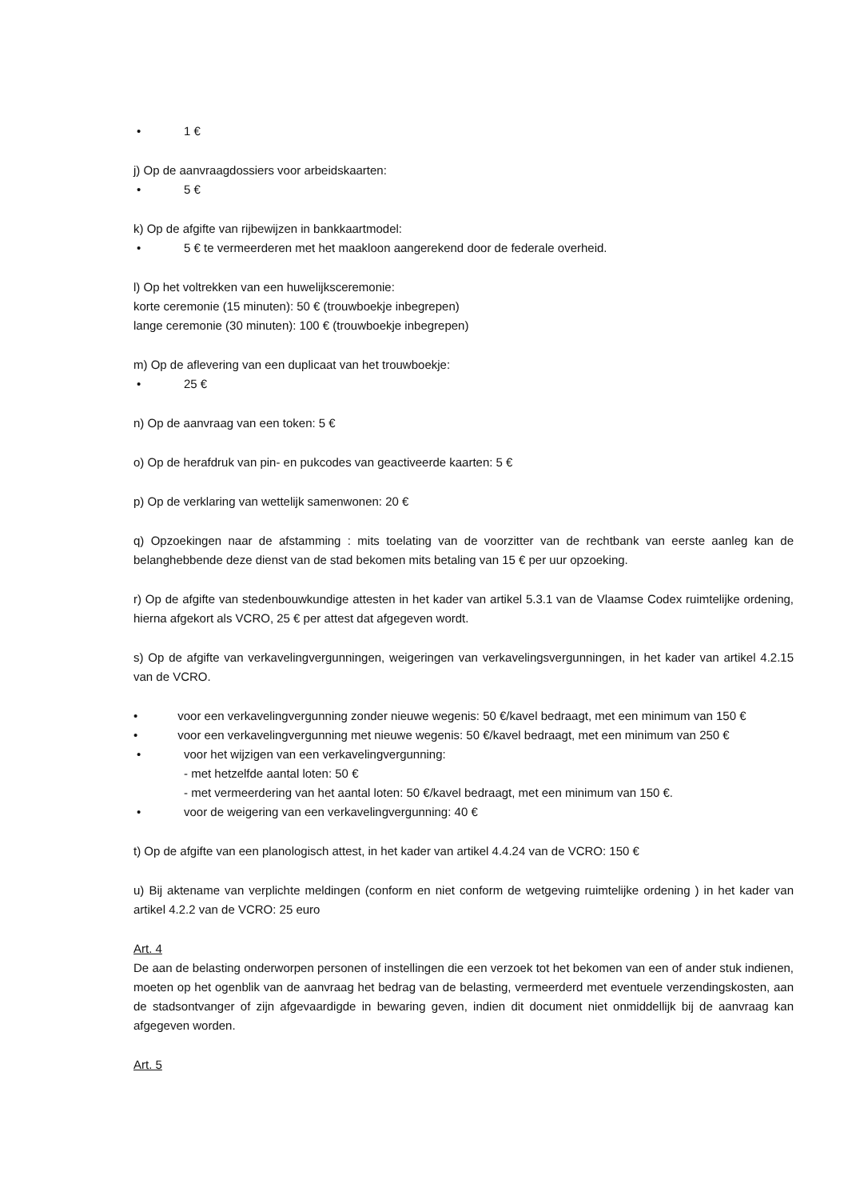• 1 €
j) Op de aanvraagdossiers voor arbeidskaarten:
• 5 €
k) Op de afgifte van rijbewijzen in bankkaartmodel:
• 5 € te vermeerderen met het maakloon aangerekend door de federale overheid.
l) Op het voltrekken van een huwelijksceremonie:
korte ceremonie (15 minuten): 50 € (trouwboekje inbegrepen)
lange ceremonie (30 minuten): 100 € (trouwboekje inbegrepen)
m) Op de aflevering van een duplicaat van het trouwboekje:
• 25 €
n) Op de aanvraag van een token: 5 €
o) Op de herafdruk van pin- en pukcodes van geactiveerde kaarten: 5 €
p) Op de verklaring van wettelijk samenwonen: 20 €
q) Opzoekingen naar de afstamming : mits toelating van de voorzitter van de rechtbank van eerste aanleg kan de belanghebbende deze dienst van de stad bekomen mits betaling van 15 € per uur opzoeking.
r) Op de afgifte van stedenbouwkundige attesten in het kader van artikel 5.3.1 van de Vlaamse Codex ruimtelijke ordening, hierna afgekort als VCRO, 25 € per attest dat afgegeven wordt.
s) Op de afgifte van verkavelingvergunningen, weigeringen van verkavelingsvergunningen, in het kader van artikel 4.2.15 van de VCRO.
• voor een verkavelingvergunning zonder nieuwe wegenis: 50 €/kavel bedraagt, met een minimum van 150 €
• voor een verkavelingvergunning met nieuwe wegenis: 50 €/kavel bedraagt, met een minimum van 250 €
• voor het wijzigen van een verkavelingvergunning:
- met hetzelfde aantal loten: 50 €
- met vermeerdering van het aantal loten: 50 €/kavel bedraagt, met een minimum van 150 €.
• voor de weigering van een verkavelingvergunning: 40 €
t) Op de afgifte van een planologisch attest, in het kader van artikel 4.4.24 van de VCRO: 150 €
u) Bij aktename van verplichte meldingen (conform en niet conform de wetgeving ruimtelijke ordening ) in het kader van artikel 4.2.2 van de VCRO: 25 euro
Art. 4
De aan de belasting onderworpen personen of instellingen die een verzoek tot het bekomen van een of ander stuk indienen, moeten op het ogenblik van de aanvraag het bedrag van de belasting, vermeerderd met eventuele verzendingskosten, aan de stadsontvanger of zijn afgevaardigde in bewaring geven, indien dit document niet onmiddellijk bij de aanvraag kan afgegeven worden.
Art. 5